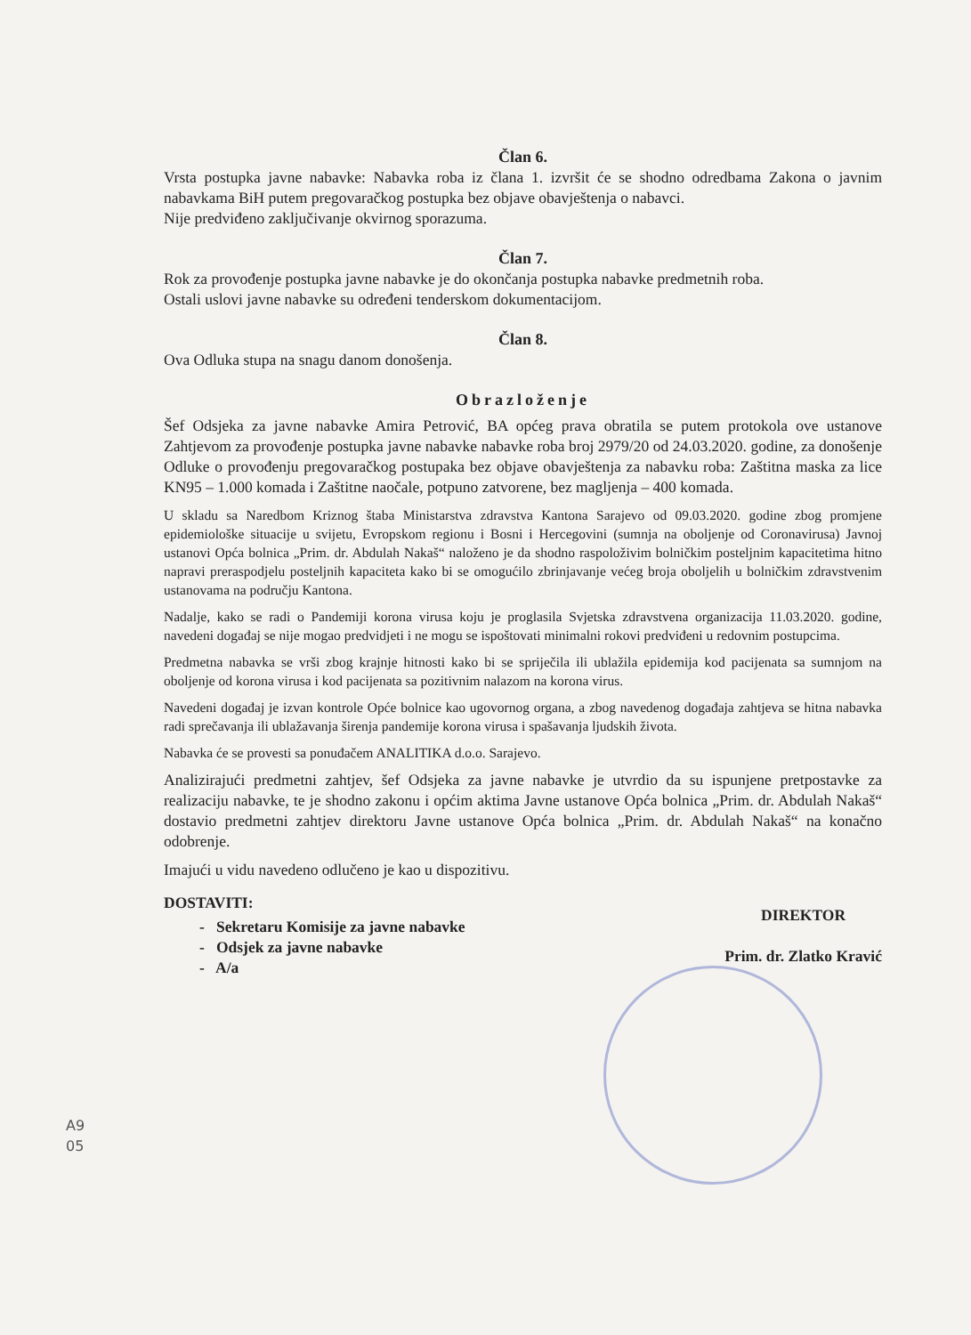Član 6.
Vrsta postupka javne nabavke: Nabavka roba iz člana 1. izvršit će se shodno odredbama Zakona o javnim nabavkama BiH putem pregovaračkog postupka bez objave obavještenja o nabavci.
Nije predviđeno zaključivanje okvirnog sporazuma.
Član 7.
Rok za provođenje postupka javne nabavke je do okončanja postupka nabavke predmetnih roba.
Ostali uslovi javne nabavke su određeni tenderskom dokumentacijom.
Član 8.
Ova Odluka stupa na snagu danom donošenja.
Obrazloženje
Šef Odsjeka za javne nabavke Amira Petrović, BA općeg prava obratila se putem protokola ove ustanove Zahtjevom za provođenje postupka javne nabavke nabavke roba broj 2979/20 od 24.03.2020. godine, za donošenje Odluke o provođenju pregovaračkog postupaka bez objave obavještenja za nabavku roba: Zaštitna maska za lice KN95 – 1.000 komada i Zaštitne naočale, potpuno zatvorene, bez magljenja – 400 komada.
U skladu sa Naredbom Kriznog štaba Ministarstva zdravstva Kantona Sarajevo od 09.03.2020. godine zbog promjene epidemiološke situacije u svijetu, Evropskom regionu i Bosni i Hercegovini (sumnja na oboljenje od Coronavirusa) Javnoj ustanovi Opća bolnica „Prim. dr. Abdulah Nakaš“ naloženo je da shodno raspoloživim bolničkim posteljnim kapacitetima hitno napravi preraspodjelu posteljnih kapaciteta kako bi se omogućilo zbrinjavanje većeg broja oboljelih u bolničkim zdravstvenim ustanovama na području Kantona.
Nadalje, kako se radi o Pandemiji korona virusa koju je proglasila Svjetska zdravstvena organizacija 11.03.2020. godine, navedeni događaj se nije mogao predvidjeti i ne mogu se ispoštovati minimalni rokovi predviđeni u redovnim postupcima.
Predmetna nabavka se vrši zbog krajnje hitnosti kako bi se spriječila ili ublažila epidemija kod pacijenata sa sumnjom na oboljenje od korona virusa i kod pacijenata sa pozitivnim nalazom na korona virus.
Navedeni događaj je izvan kontrole Opće bolnice kao ugovornog organa, a zbog navedenog događaja zahtjeva se hitna nabavka radi sprečavanja ili ublažavanja širenja pandemije korona virusa i spašavanja ljudskih života.
Nabavka će se provesti sa ponuđačem ANALITIKA d.o.o. Sarajevo.
Analizirajući predmetni zahtjev, šef Odsjeka za javne nabavke je utvrdio da su ispunjene pretpostavke za realizaciju nabavke, te je shodno zakonu i općim aktima Javne ustanove Opća bolnica „Prim. dr. Abdulah Nakaš“ dostavio predmetni zahtjev direktoru Javne ustanove Opća bolnica „Prim. dr. Abdulah Nakaš“ na konačno odobrenje.
Imajući u vidu navedeno odlučeno je kao u dispozitivu.
DOSTAVITI:
- Sekretaru Komisije za javne nabavke
- Odsjek za javne nabavke
- A/a
DIREKTOR
Prim. dr. Zlatko Kravić
A9
05